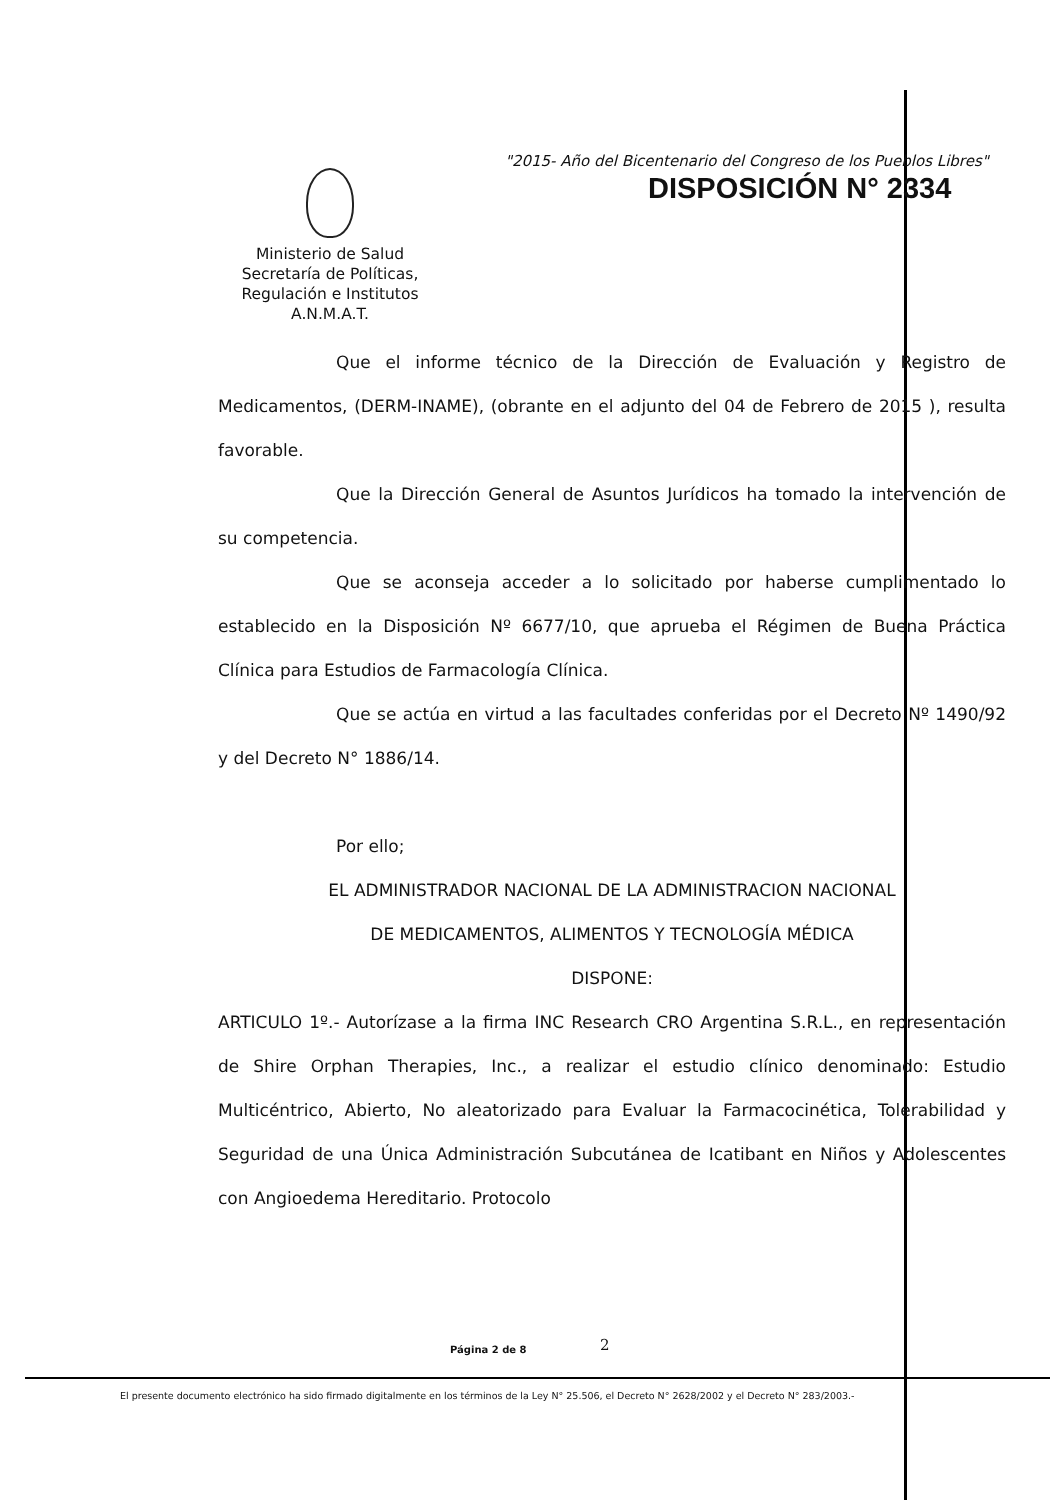"2015- Año del Bicentenario del Congreso de los Pueblos Libres"
DISPOSICIÓN N° 2334
Ministerio de Salud
Secretaría de Políticas,
Regulación e Institutos
A.N.M.A.T.
Que el informe técnico de la Dirección de Evaluación y Registro de Medicamentos, (DERM-INAME), (obrante en el adjunto del 04 de Febrero de 2015 ), resulta favorable.
Que la Dirección General de Asuntos Jurídicos ha tomado la intervención de su competencia.
Que se aconseja acceder a lo solicitado por haberse cumplimentado lo establecido en la Disposición Nº 6677/10, que aprueba el Régimen de Buena Práctica Clínica para Estudios de Farmacología Clínica.
Que se actúa en virtud a las facultades conferidas por el Decreto Nº 1490/92 y del Decreto N° 1886/14.
Por ello;
EL ADMINISTRADOR NACIONAL DE LA ADMINISTRACION NACIONAL
DE MEDICAMENTOS, ALIMENTOS Y TECNOLOGÍA MÉDICA
DISPONE:
ARTICULO 1º.- Autorízase a la firma INC Research CRO Argentina S.R.L., en representación de Shire Orphan Therapies, Inc., a realizar el estudio clínico denominado: Estudio Multicéntrico, Abierto, No aleatorizado para Evaluar la Farmacocinética, Tolerabilidad y Seguridad de una Única Administración Subcutánea de Icatibant en Niños y Adolescentes con Angioedema Hereditario. Protocolo
Página 2 de 8 2
El presente documento electrónico ha sido firmado digitalmente en los términos de la Ley N° 25.506, el Decreto N° 2628/2002 y el Decreto N° 283/2003.-